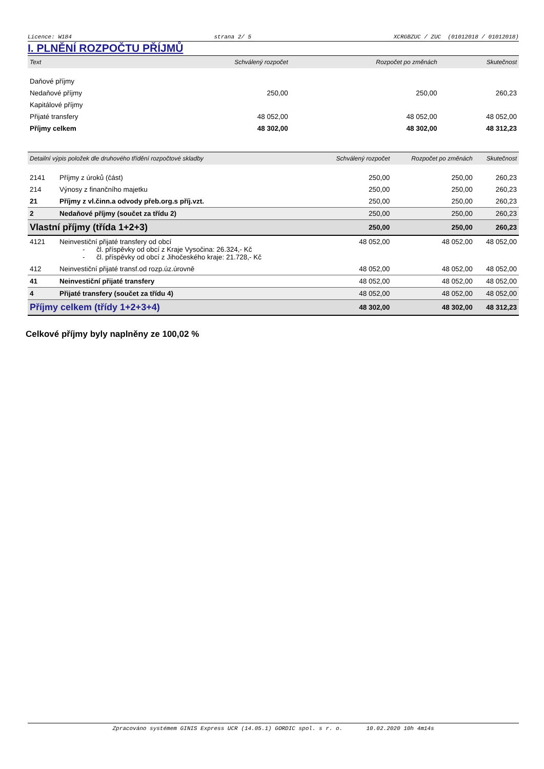Licence: W184 strana 2/ 5 XCRGBZUC / ZUC (01012018 / 01012018)
I. PLNĚNÍ ROZPOČTU PŘÍJMŮ
| Text | Schválený rozpočet | Rozpočet po změnách | Skutečnost |
| --- | --- | --- | --- |
| Daňové příjmy | | | |
| Nedaňové příjmy | 250,00 | 250,00 | 260,23 |
| Kapitálové příjmy | | | |
| Přijaté transfery | 48 052,00 | 48 052,00 | 48 052,00 |
| Příjmy celkem | 48 302,00 | 48 302,00 | 48 312,23 |
| Detailní výpis položek dle druhového třídění rozpočtové skladby | | Schválený rozpočet | Rozpočet po změnách | Skutečnost |
| --- | --- | --- | --- | --- |
| 2141 | Příjmy z úroků (část) | 250,00 | 250,00 | 260,23 |
| 214 | Výnosy z finančního majetku | 250,00 | 250,00 | 260,23 |
| 21 | Příjmy z vl.činn.a odvody přeb.org.s příj.vzt. | 250,00 | 250,00 | 260,23 |
| 2 | Nedaňové příjmy (součet za třídu 2) | 250,00 | 250,00 | 260,23 |
| Vlastní příjmy (třída 1+2+3) | | 250,00 | 250,00 | 260,23 |
| 4121 | Neinvestiční přijaté transfery od obcí - čl. příspěvky od obcí z Kraje Vysočina: 26.324,- Kč - čl. příspěvky od obcí z Jihočeského kraje: 21.728,- Kč | 48 052,00 | 48 052,00 | 48 052,00 |
| 412 | Neinvestiční přijaté transf.od rozp.úz.úrovně | 48 052,00 | 48 052,00 | 48 052,00 |
| 41 | Neinvestiční přijaté transfery | 48 052,00 | 48 052,00 | 48 052,00 |
| 4 | Přijaté transfery (součet za třídu 4) | 48 052,00 | 48 052,00 | 48 052,00 |
| Příjmy celkem (třídy 1+2+3+4) | | 48 302,00 | 48 302,00 | 48 312,23 |
Celkové příjmy byly naplněny ze 100,02 %
Zpracováno systémem GINIS Express UCR (14.05.1) GORDIC spol. s r. o. 10.02.2020 10h 4m14s